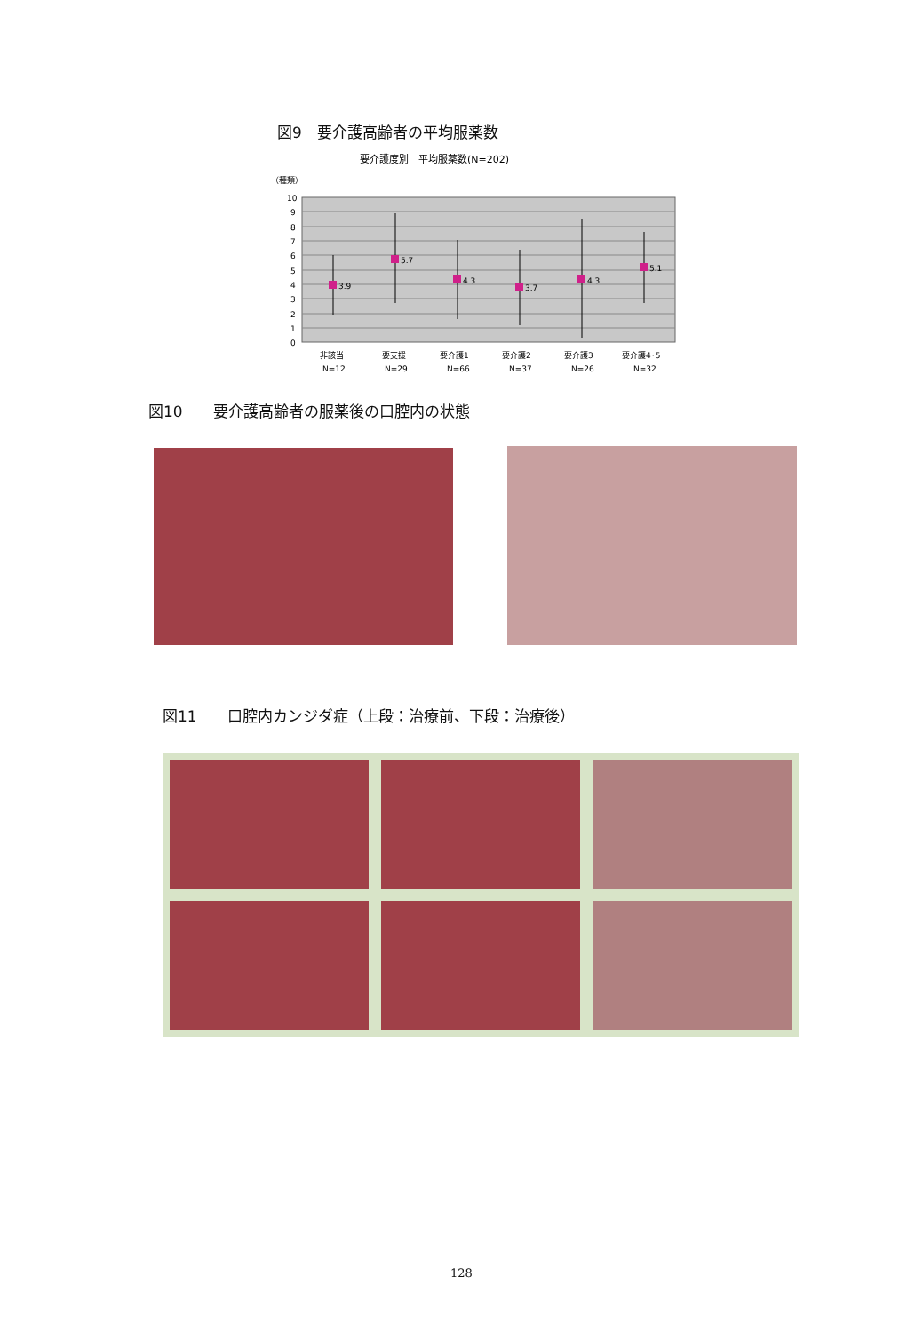図9　要介護高齢者の平均服薬数
要介護度別　平均服薬数(N=202)
（種類）
10
9
8
7
6
5
4
3
2
1
0
3.9
5.7
4.3
3.7
4.3
5.1
非該当
要支援
要介護1
要介護2
要介護3
要介護4･5
N=12
N=29
N=66
N=37
N=26
N=32
図10　　要介護高齢者の服薬後の口腔内の状態
図11　　口腔内カンジダ症（上段：治療前、下段：治療後）
128